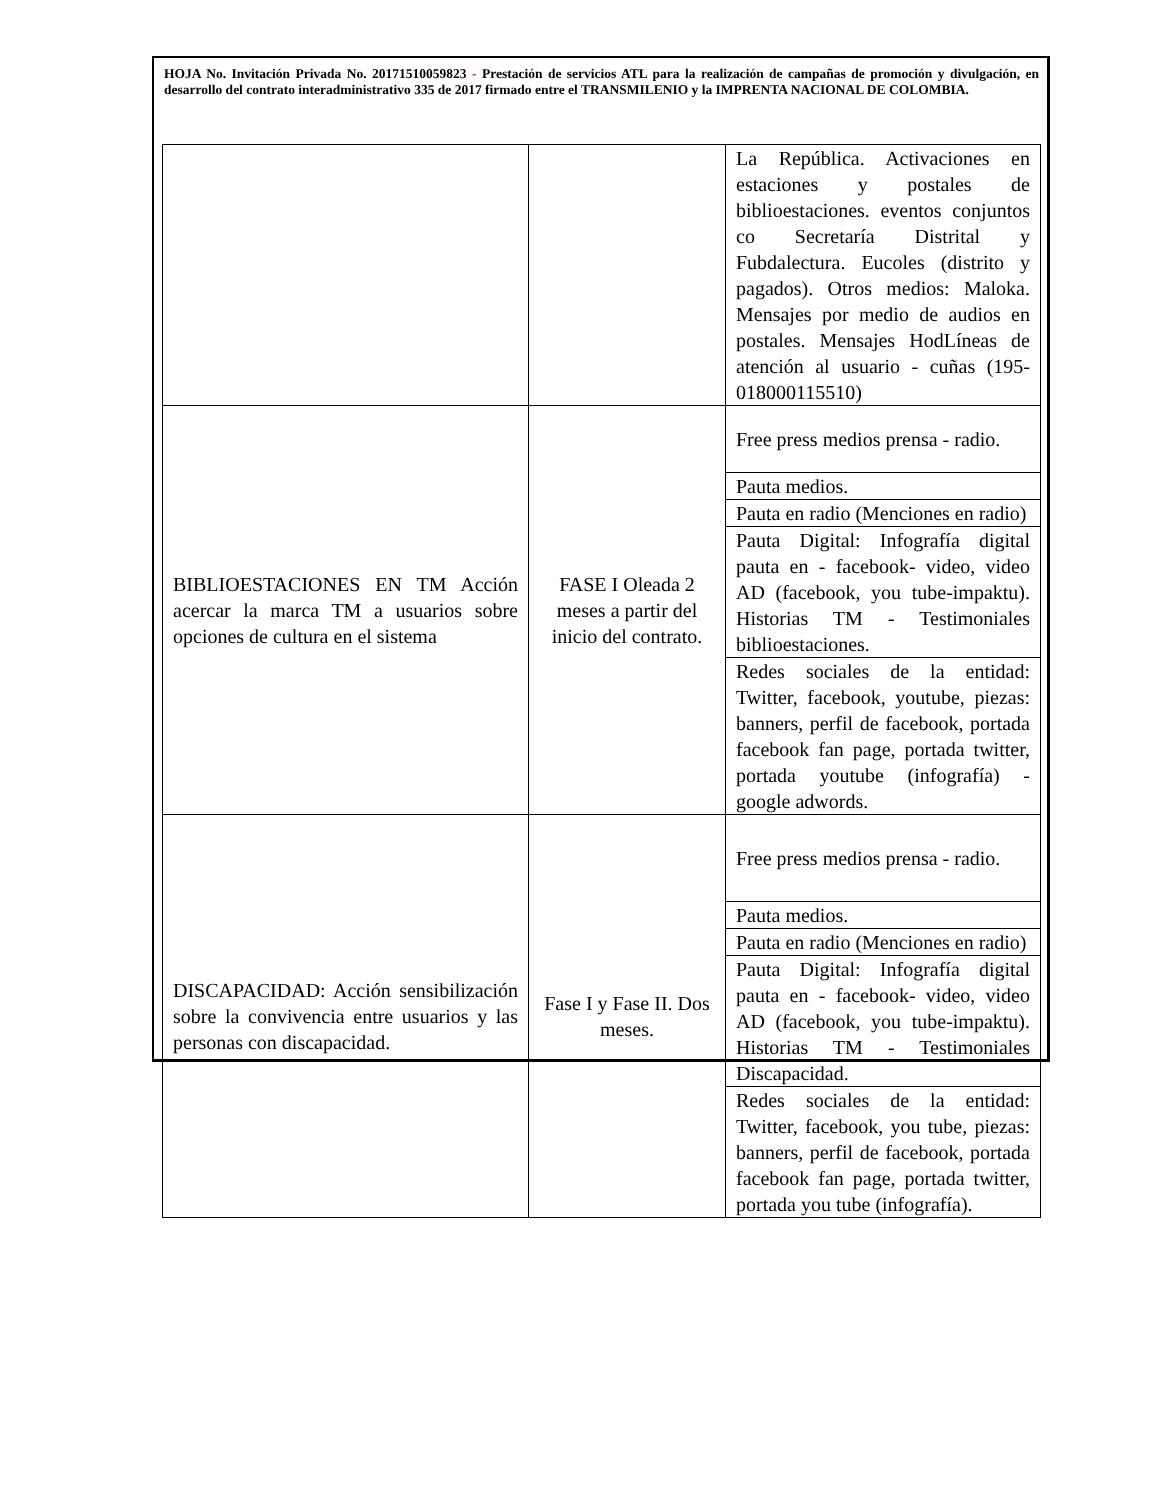HOJA No. Invitación Privada No. 20171510059823 - Prestación de servicios ATL para la realización de campañas de promoción y divulgación, en desarrollo del contrato interadministrativo 335 de 2017 firmado entre el TRANSMILENIO y la IMPRENTA NACIONAL DE COLOMBIA.
| | | La República. Activaciones en estaciones y postales de biblioestaciones. eventos conjuntos co Secretaría Distrital y Fubdalectura. Eucoles (distrito y pagados). Otros medios: Maloka. Mensajes por medio de audios en postales. Mensajes HodLíneas de atención al usuario - cuñas (195-018000115510) |
| BIBLIOESTACIONES EN TM Acción acercar la marca TM a usuarios sobre opciones de cultura en el sistema | FASE I Oleada 2 meses a partir del inicio del contrato. | Free press medios prensa - radio. |
| | | Pauta medios. |
| | | Pauta en radio (Menciones en radio) |
| | | Pauta Digital: Infografía digital pauta en - facebook- video, video AD (facebook, you tube-impaktu). Historias TM - Testimoniales biblioestaciones. |
| | | Redes sociales de la entidad: Twitter, facebook, youtube, piezas: banners, perfil de facebook, portada facebook fan page, portada twitter, portada youtube (infografía) - google adwords. |
| DISCAPACIDAD: Acción sensibilización sobre la convivencia entre usuarios y las personas con discapacidad. | Fase I y Fase II. Dos meses. | Free press medios prensa - radio. |
| | | Pauta medios. |
| | | Pauta en radio (Menciones en radio) |
| | | Pauta Digital: Infografía digital pauta en - facebook- video, video AD (facebook, you tube-impaktu). Historias TM - Testimoniales Discapacidad. |
| | | Redes sociales de la entidad: Twitter, facebook, you tube, piezas: banners, perfil de facebook, portada facebook fan page, portada twitter, portada you tube (infografía). |